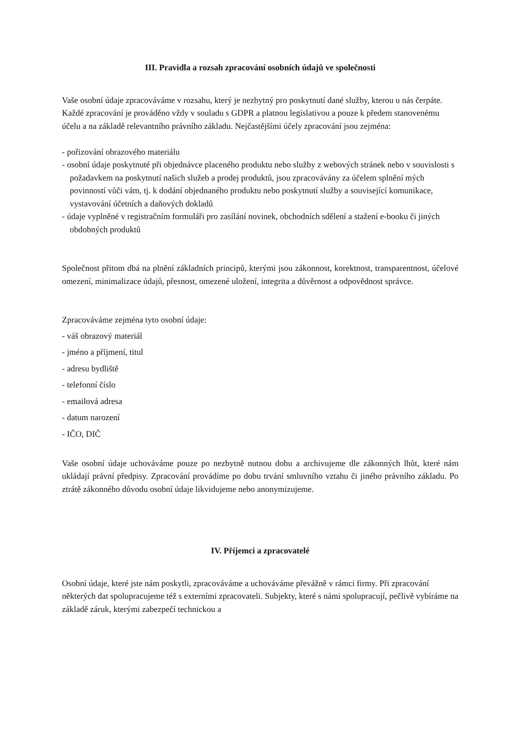III. Pravidla a rozsah zpracování osobních údajů ve společnosti
Vaše osobní údaje zpracováváme v rozsahu, který je nezbytný pro poskytnutí dané služby, kterou u nás čerpáte. Každé zpracování je prováděno vždy v souladu s GDPR a platnou legislativou a pouze k předem stanovenému účelu a na základě relevantního právního základu. Nejčastějšími účely zpracování jsou zejména:
- pořizování obrazového materiálu
- osobní údaje poskytnuté při objednávce placeného produktu nebo služby z webových stránek nebo v souvislosti s požadavkem na poskytnutí našich služeb a prodej produktů, jsou zpracovávány za účelem splnění mých povinností vůči vám, tj. k dodání objednaného produktu nebo poskytnutí služby a související komunikace, vystavování účetních a daňových dokladů
- údaje vyplněné v registračním formuláři pro zasílání novinek, obchodních sdělení a stažení e-booku či jiných obdobných produktů
Společnost přitom dbá na plnění základních principů, kterými jsou zákonnost, korektnost, transparentnost, účelové omezení, minimalizace údajů, přesnost, omezené uložení, integrita a důvěrnost a odpovědnost správce.
Zpracováváme zejména tyto osobní údaje:
- váš obrazový materiál
- jméno a příjmení, titul
- adresu bydliště
- telefonní číslo
- emailová adresa
- datum narození
- IČO, DIČ
Vaše osobní údaje uchováváme pouze po nezbytně nutnou dobu a archivujeme dle zákonných lhůt, které nám ukládají právní předpisy. Zpracování provádíme po dobu trvání smluvního vztahu či jiného právního základu. Po ztrátě zákonného důvodu osobní údaje likvidujeme nebo anonymizujeme.
IV. Příjemci a zpracovatelé
Osobní údaje, které jste nám poskytli, zpracováváme a uchováváme převážně v rámci firmy. Při zpracování některých dat spolupracujeme též s externími zpracovateli. Subjekty, které s námi spolupracují, pečlivě vybíráme na základě záruk, kterými zabezpečí technickou a